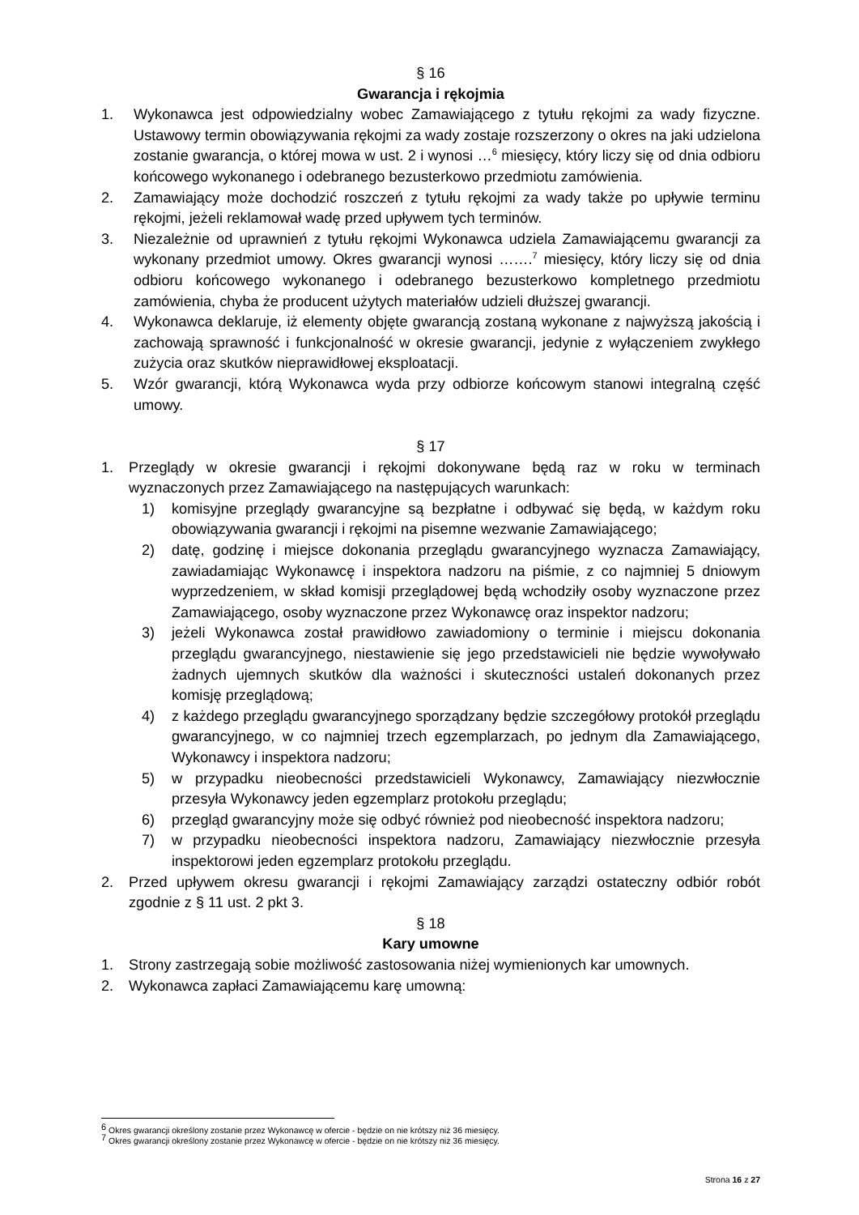§ 16
Gwarancja i rękojmia
1. Wykonawca jest odpowiedzialny wobec Zamawiającego z tytułu rękojmi za wady fizyczne. Ustawowy termin obowiązywania rękojmi za wady zostaje rozszerzony o okres na jaki udzielona zostanie gwarancja, o której mowa w ust. 2 i wynosi …<sup>6</sup> miesięcy, który liczy się od dnia odbioru końcowego wykonanego i odebranego bezusterkowo przedmiotu zamówienia.
2. Zamawiający może dochodzić roszczeń z tytułu rękojmi za wady także po upływie terminu rękojmi, jeżeli reklamował wadę przed upływem tych terminów.
3. Niezależnie od uprawnień z tytułu rękojmi Wykonawca udziela Zamawiającemu gwarancji za wykonany przedmiot umowy. Okres gwarancji wynosi …….<sup>7</sup> miesięcy, który liczy się od dnia odbioru końcowego wykonanego i odebranego bezusterkowo kompletnego przedmiotu zamówienia, chyba że producent użytych materiałów udzieli dłuższej gwarancji.
4. Wykonawca deklaruje, iż elementy objęte gwarancją zostaną wykonane z najwyższą jakością i zachowają sprawność i funkcjonalność w okresie gwarancji, jedynie z wyłączeniem zwykłego zużycia oraz skutków nieprawidłowej eksploatacji.
5. Wzór gwarancji, którą Wykonawca wyda przy odbiorze końcowym stanowi integralną część umowy.
§ 17
1. Przeglądy w okresie gwarancji i rękojmi dokonywane będą raz w roku w terminach wyznaczonych przez Zamawiającego na następujących warunkach:
1) komisyjne przeglądy gwarancyjne są bezpłatne i odbywać się będą, w każdym roku obowiązywania gwarancji i rękojmi na pisemne wezwanie Zamawiającego;
2) datę, godzinę i miejsce dokonania przeglądu gwarancyjnego wyznacza Zamawiający, zawiadamiając Wykonawcę i inspektora nadzoru na piśmie, z co najmniej 5 dniowym wyprzedzeniem, w skład komisji przeglądowej będą wchodziły osoby wyznaczone przez Zamawiającego, osoby wyznaczone przez Wykonawcę oraz inspektor nadzoru;
3) jeżeli Wykonawca został prawidłowo zawiadomiony o terminie i miejscu dokonania przeglądu gwarancyjnego, niestawienie się jego przedstawicieli nie będzie wywoływało żadnych ujemnych skutków dla ważności i skuteczności ustaleń dokonanych przez komisję przeglądową;
4) z każdego przeglądu gwarancyjnego sporządzany będzie szczegółowy protokół przeglądu gwarancyjnego, w co najmniej trzech egzemplarzach, po jednym dla Zamawiającego, Wykonawcy i inspektora nadzoru;
5) w przypadku nieobecności przedstawicieli Wykonawcy, Zamawiający niezwłocznie przesyła Wykonawcy jeden egzemplarz protokołu przeglądu;
6) przegląd gwarancyjny może się odbyć również pod nieobecność inspektora nadzoru;
7) w przypadku nieobecności inspektora nadzoru, Zamawiający niezwłocznie przesyła inspektorowi jeden egzemplarz protokołu przeglądu.
2. Przed upływem okresu gwarancji i rękojmi Zamawiający zarządzi ostateczny odbiór robót zgodnie z § 11 ust. 2 pkt 3.
§ 18
Kary umowne
1. Strony zastrzegają sobie możliwość zastosowania niżej wymienionych kar umownych.
2. Wykonawca zapłaci Zamawiającemu karę umowną:
<sup>6</sup> Okres gwarancji określony zostanie przez Wykonawcę w ofercie - będzie on nie krótszy niż 36 miesięcy.
<sup>7</sup> Okres gwarancji określony zostanie przez Wykonawcę w ofercie - będzie on nie krótszy niż 36 miesięcy.
Strona 16 z 27